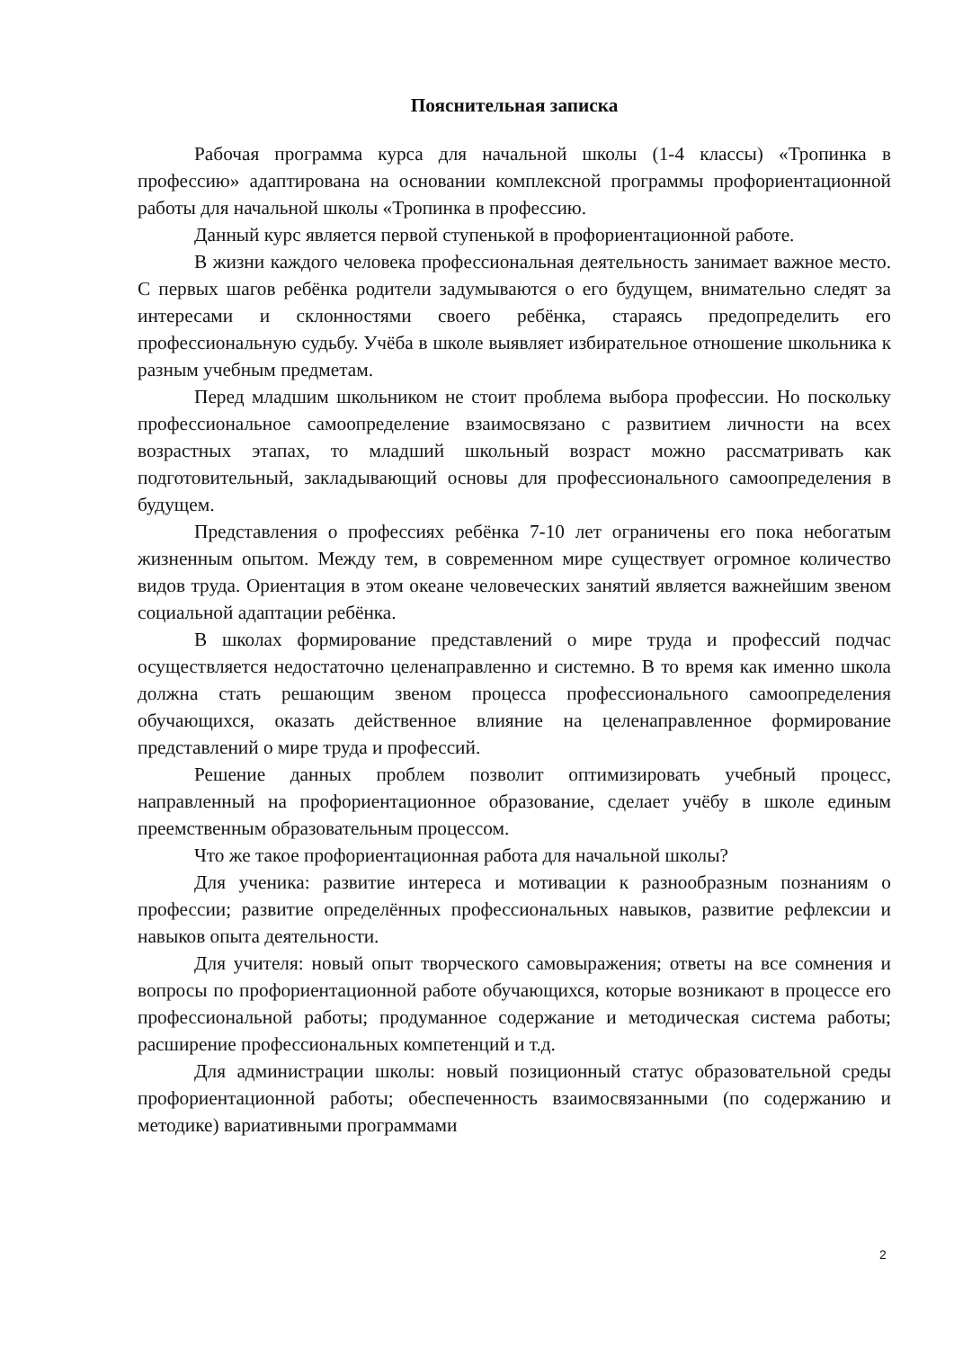Пояснительная записка
Рабочая программа курса для начальной школы (1-4 классы) «Тропинка в профессию» адаптирована на основании комплексной программы профориентационной работы для начальной школы «Тропинка в профессию.
Данный курс является первой ступенькой в профориентационной работе.
В жизни каждого человека профессиональная деятельность занимает важное место. С первых шагов ребёнка родители задумываются о его будущем, внимательно следят за интересами и склонностями своего ребёнка, стараясь предопределить его профессиональную судьбу. Учёба в школе выявляет избирательное отношение школьника к разным учебным предметам.
Перед младшим школьником не стоит проблема выбора профессии. Но поскольку профессиональное самоопределение взаимосвязано с развитием личности на всех возрастных этапах, то младший школьный возраст можно рассматривать как подготовительный, закладывающий основы для профессионального самоопределения в будущем.
Представления о профессиях ребёнка 7-10 лет ограничены его пока небогатым жизненным опытом. Между тем, в современном мире существует огромное количество видов труда. Ориентация в этом океане человеческих занятий является важнейшим звеном социальной адаптации ребёнка.
В школах формирование представлений о мире труда и профессий подчас осуществляется недостаточно целенаправленно и системно. В то время как именно школа должна стать решающим звеном процесса профессионального самоопределения обучающихся, оказать действенное влияние на целенаправленное формирование представлений о мире труда и профессий.
Решение данных проблем позволит оптимизировать учебный процесс, направленный на профориентационное образование, сделает учёбу в школе единым преемственным образовательным процессом.
Что же такое профориентационная работа для начальной школы?
Для ученика: развитие интереса и мотивации к разнообразным познаниям о профессии; развитие определённых профессиональных навыков, развитие рефлексии и навыков опыта деятельности.
Для учителя: новый опыт творческого самовыражения; ответы на все сомнения и вопросы по профориентационной работе обучающихся, которые возникают в процессе его профессиональной работы; продуманное содержание и методическая система работы; расширение профессиональных компетенций и т.д.
Для администрации школы: новый позиционный статус образовательной среды профориентационной работы; обеспеченность взаимосвязанными (по содержанию и методике) вариативными программами
2